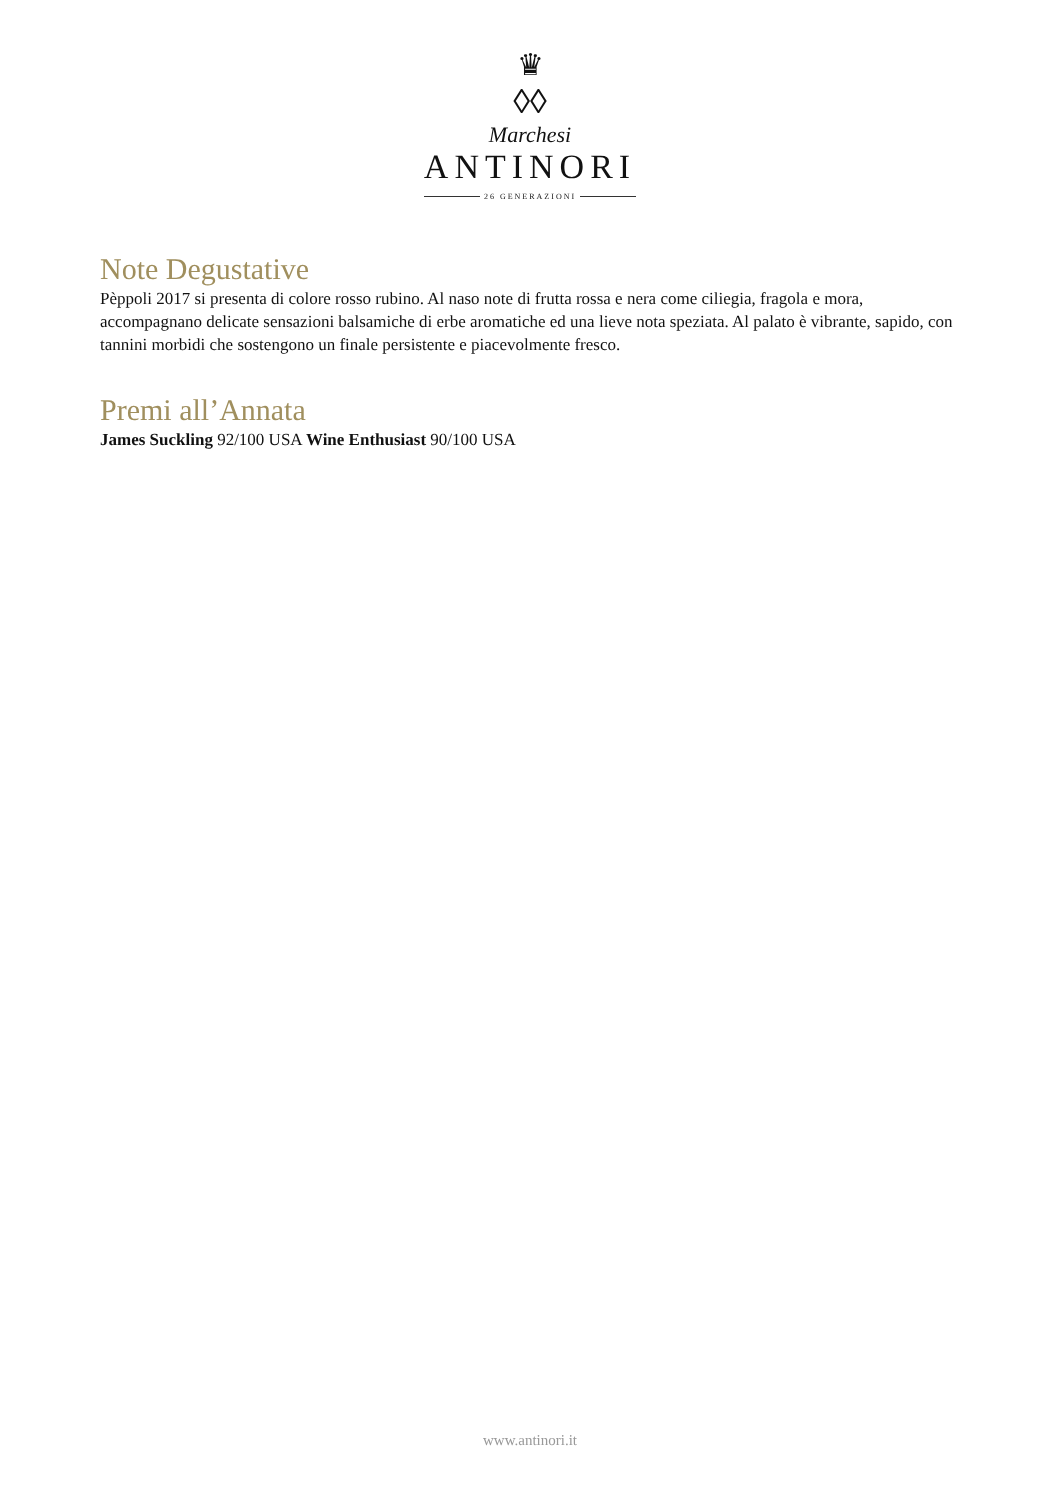♛
◊◊
Marchesi
ANTINORI
26 GENERAZIONI
Note Degustative
Pèppoli 2017 si presenta di colore rosso rubino. Al naso note di frutta rossa e nera come ciliegia, fragola e mora, accompagnano delicate sensazioni balsamiche di erbe aromatiche ed una lieve nota speziata. Al palato è vibrante, sapido, con tannini morbidi che sostengono un finale persistente e piacevolmente fresco.
Premi all’Annata
James Suckling 92/100 USA Wine Enthusiast 90/100 USA
www.antinori.it